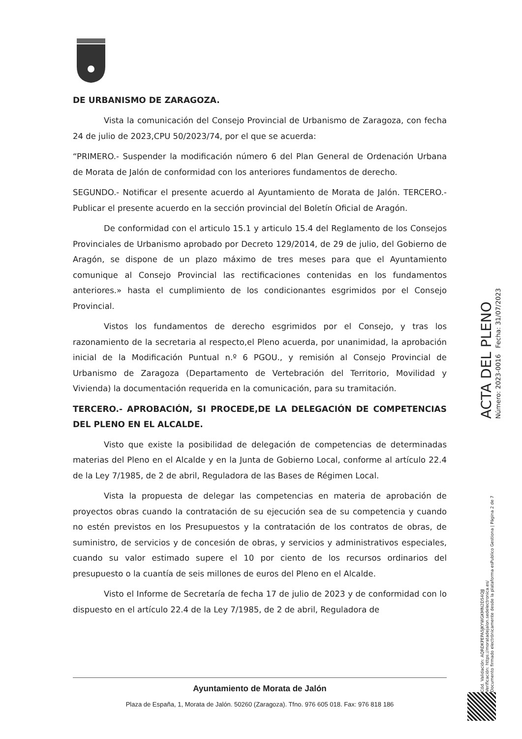DE URBANISMO DE ZARAGOZA.
Vista la comunicación del Consejo Provincial de Urbanismo de Zaragoza, con fecha 24 de julio de 2023,CPU 50/2023/74, por el que se acuerda:
“PRIMERO.- Suspender la modificación número 6 del Plan General de Ordenación Urbana de Morata de Jalón de conformidad con los anteriores fundamentos de derecho.
SEGUNDO.- Notificar el presente acuerdo al Ayuntamiento de Morata de Jalón. TERCERO.- Publicar el presente acuerdo en la sección provincial del Boletín Oficial de Aragón.
De conformidad con el articulo 15.1 y articulo 15.4 del Reglamento de los Consejos Provinciales de Urbanismo aprobado por Decreto 129/2014, de 29 de julio, del Gobierno de Aragón, se dispone de un plazo máximo de tres meses para que el Ayuntamiento comunique al Consejo Provincial las rectificaciones contenidas en los fundamentos anteriores.» hasta el cumplimiento de los condicionantes esgrimidos por el Consejo Provincial.
Vistos los fundamentos de derecho esgrimidos por el Consejo, y tras los razonamiento de la secretaria al respecto,el Pleno acuerda, por unanimidad, la aprobación inicial de la Modificación Puntual n.º 6 PGOU., y remisión al Consejo Provincial de Urbanismo de Zaragoza (Departamento de Vertebración del Territorio, Movilidad y Vivienda) la documentación requerida en la comunicación, para su tramitación.
TERCERO.- APROBACIÓN, SI PROCEDE,DE LA DELEGACIÓN DE COMPETENCIAS DEL PLENO EN EL ALCALDE.
Visto que existe la posibilidad de delegación de competencias de determinadas materias del Pleno en el Alcalde y en la Junta de Gobierno Local, conforme al artículo 22.4 de la Ley 7/1985, de 2 de abril, Reguladora de las Bases de Régimen Local.
Vista la propuesta de delegar las competencias en materia de aprobación de proyectos obras cuando la contratación de su ejecución sea de su competencia y cuando no estén previstos en los Presupuestos y la contratación de los contratos de obras, de suministro, de servicios y de concesión de obras, y servicios y administrativos especiales, cuando su valor estimado supere el 10 por ciento de los recursos ordinarios del presupuesto o la cuantía de seis millones de euros del Pleno en el Alcalde.
Visto el Informe de Secretaría de fecha 17 de julio de 2023 y de conformidad con lo dispuesto en el artículo 22.4 de la Ley 7/1985, de 2 de abril, Reguladora de
ACTA DEL PLENO
Número: 2023-0016 Fecha: 31/07/2023
Cód. Validación: AQRDKPEPA5JKYWGKMN2D54QJJ
Verificación: https://moratadejalon.sedelectronica.es/
Documento firmado electrónicamente desde la plataforma esPublico Gestiona | Página 2 de 7
Ayuntamiento de Morata de Jalón
Plaza de España, 1, Morata de Jalón. 50260 (Zaragoza). Tfno. 976 605 018. Fax: 976 818 186